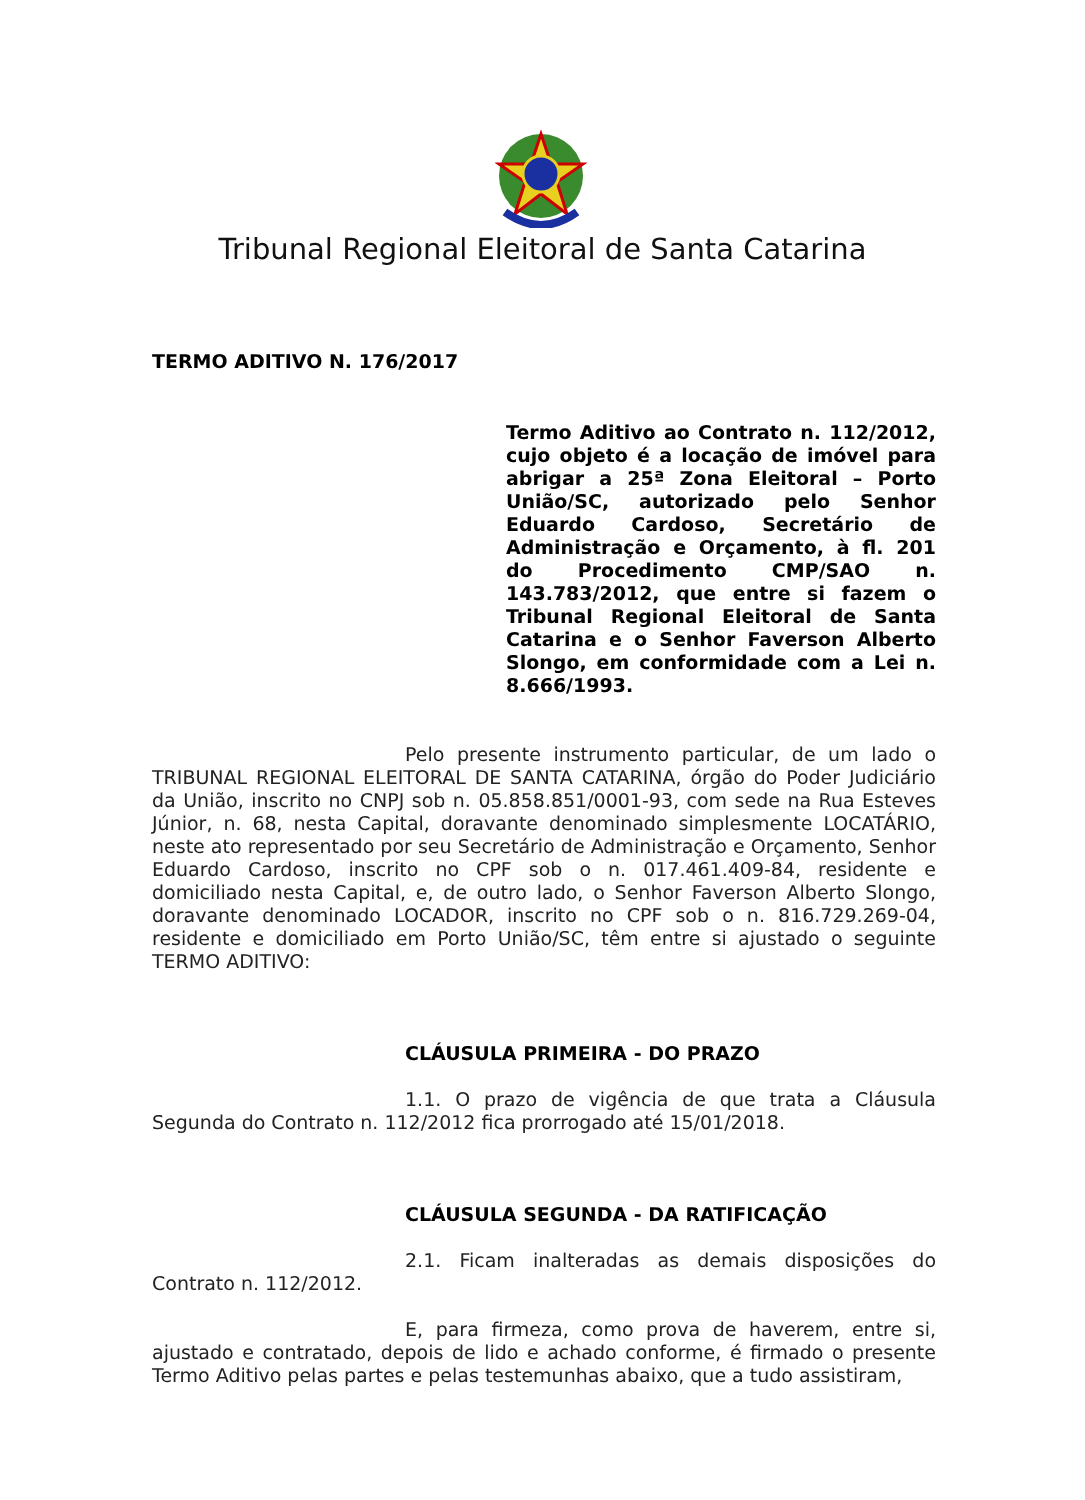Tribunal Regional Eleitoral de Santa Catarina
TERMO ADITIVO N. 176/2017
Termo Aditivo ao Contrato n. 112/2012, cujo objeto é a locação de imóvel para abrigar a 25ª Zona Eleitoral – Porto União/SC, autorizado pelo Senhor Eduardo Cardoso, Secretário de Administração e Orçamento, à fl. 201 do Procedimento CMP/SAO n. 143.783/2012, que entre si fazem o Tribunal Regional Eleitoral de Santa Catarina e o Senhor Faverson Alberto Slongo, em conformidade com a Lei n. 8.666/1993.
Pelo presente instrumento particular, de um lado o TRIBUNAL REGIONAL ELEITORAL DE SANTA CATARINA, órgão do Poder Judiciário da União, inscrito no CNPJ sob n. 05.858.851/0001-93, com sede na Rua Esteves Júnior, n. 68, nesta Capital, doravante denominado simplesmente LOCATÁRIO, neste ato representado por seu Secretário de Administração e Orçamento, Senhor Eduardo Cardoso, inscrito no CPF sob o n. 017.461.409-84, residente e domiciliado nesta Capital, e, de outro lado, o Senhor Faverson Alberto Slongo, doravante denominado LOCADOR, inscrito no CPF sob o n. 816.729.269-04, residente e domiciliado em Porto União/SC, têm entre si ajustado o seguinte TERMO ADITIVO:
CLÁUSULA PRIMEIRA - DO PRAZO
1.1. O prazo de vigência de que trata a Cláusula Segunda do Contrato n. 112/2012 fica prorrogado até 15/01/2018.
CLÁUSULA SEGUNDA - DA RATIFICAÇÃO
2.1. Ficam inalteradas as demais disposições do Contrato n. 112/2012.
E, para firmeza, como prova de haverem, entre si, ajustado e contratado, depois de lido e achado conforme, é firmado o presente Termo Aditivo pelas partes e pelas testemunhas abaixo, que a tudo assistiram,